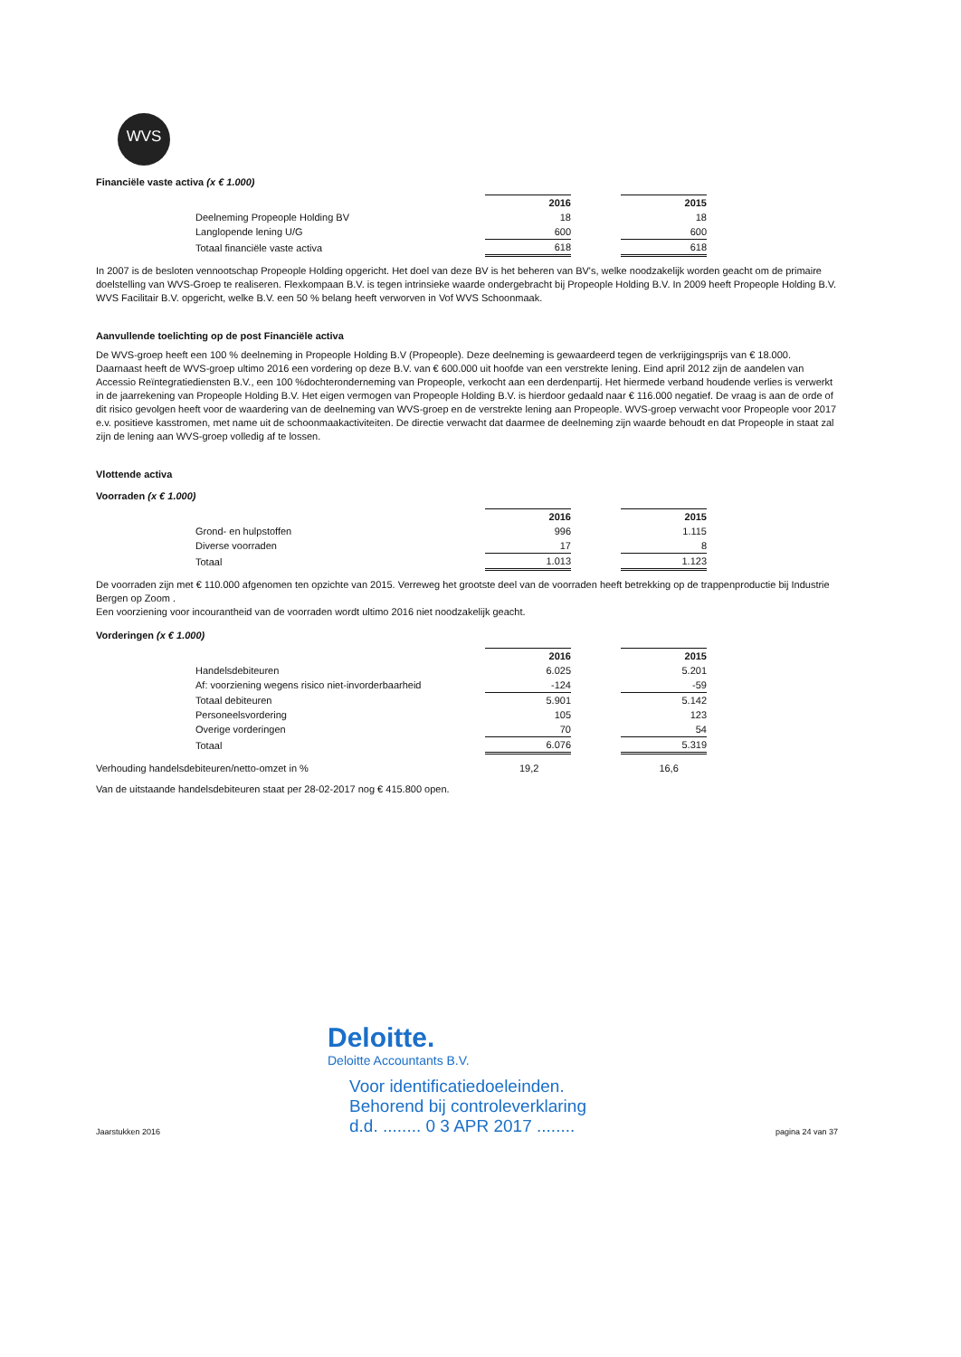WVS
Financiële vaste activa (x € 1.000)
| | 2016 | | 2015 |
| Deelneming Propeople Holding BV | 18 | | 18 |
| Langlopende lening U/G | 600 | | 600 |
| Totaal financiële vaste activa | 618 | | 618 |
In 2007 is de besloten vennootschap Propeople Holding opgericht. Het doel van deze BV is het beheren van BV's, welke noodzakelijk worden geacht om de primaire doelstelling van WVS-Groep te realiseren. Flexkompaan B.V. is tegen intrinsieke waarde ondergebracht bij Propeople Holding B.V. In 2009 heeft Propeople Holding B.V. WVS Facilitair B.V. opgericht, welke B.V. een 50 % belang heeft verworven in Vof WVS Schoonmaak.
Aanvullende toelichting op de post Financiële activa
De WVS-groep heeft een 100 % deelneming in Propeople Holding B.V (Propeople). Deze deelneming is gewaardeerd tegen de verkrijgingsprijs van € 18.000. Daarnaast heeft de WVS-groep ultimo 2016 een vordering op deze B.V. van € 600.000 uit hoofde van een verstrekte lening. Eind april 2012 zijn de aandelen van Accessio Reïntegratiediensten B.V., een 100 %dochteronderneming van Propeople, verkocht aan een derdenpartij. Het hiermede verband houdende verlies is verwerkt in de jaarrekening van Propeople Holding B.V. Het eigen vermogen van Propeople Holding B.V. is hierdoor gedaald naar € 116.000 negatief. De vraag is aan de orde of dit risico gevolgen heeft voor de waardering van de deelneming van WVS-groep en de verstrekte lening aan Propeople. WVS-groep verwacht voor Propeople voor 2017 e.v. positieve kasstromen, met name uit de schoonmaakactiviteiten. De directie verwacht dat daarmee de deelneming zijn waarde behoudt en dat Propeople in staat zal zijn de lening aan WVS-groep volledig af te lossen.
Vlottende activa
Voorraden (x € 1.000)
| | 2016 | | 2015 |
| Grond- en hulpstoffen | 996 | | 1.115 |
| Diverse voorraden | 17 | | 8 |
| Totaal | 1.013 | | 1.123 |
De voorraden zijn met € 110.000 afgenomen ten opzichte van 2015. Verreweg het grootste deel van de voorraden heeft betrekking op de trappenproductie bij Industrie Bergen op Zoom .
Een voorziening voor incourantheid van de voorraden wordt ultimo 2016 niet noodzakelijk geacht.
Vorderingen (x € 1.000)
| | 2016 | | 2015 |
| Handelsdebiteuren | 6.025 | | 5.201 |
| Af: voorziening wegens risico niet-invorderbaarheid | -124 | | -59 |
| Totaal debiteuren | 5.901 | | 5.142 |
| Personeelsvordering | 105 | | 123 |
| Overige vorderingen | 70 | | 54 |
| Totaal | 6.076 | | 5.319 |
Verhouding handelsdebiteuren/netto-omzet in % 19,2 16,6
Van de uitstaande handelsdebiteuren staat per 28-02-2017 nog € 415.800 open.
Deloitte.
Deloitte Accountants B.V.
Jaarstukken 2016 Voor identificatiedoeleinden.
Behorend bij controleverklaring
d.d. ........ 0 3 APR 2017 ........ pagina 24 van 37